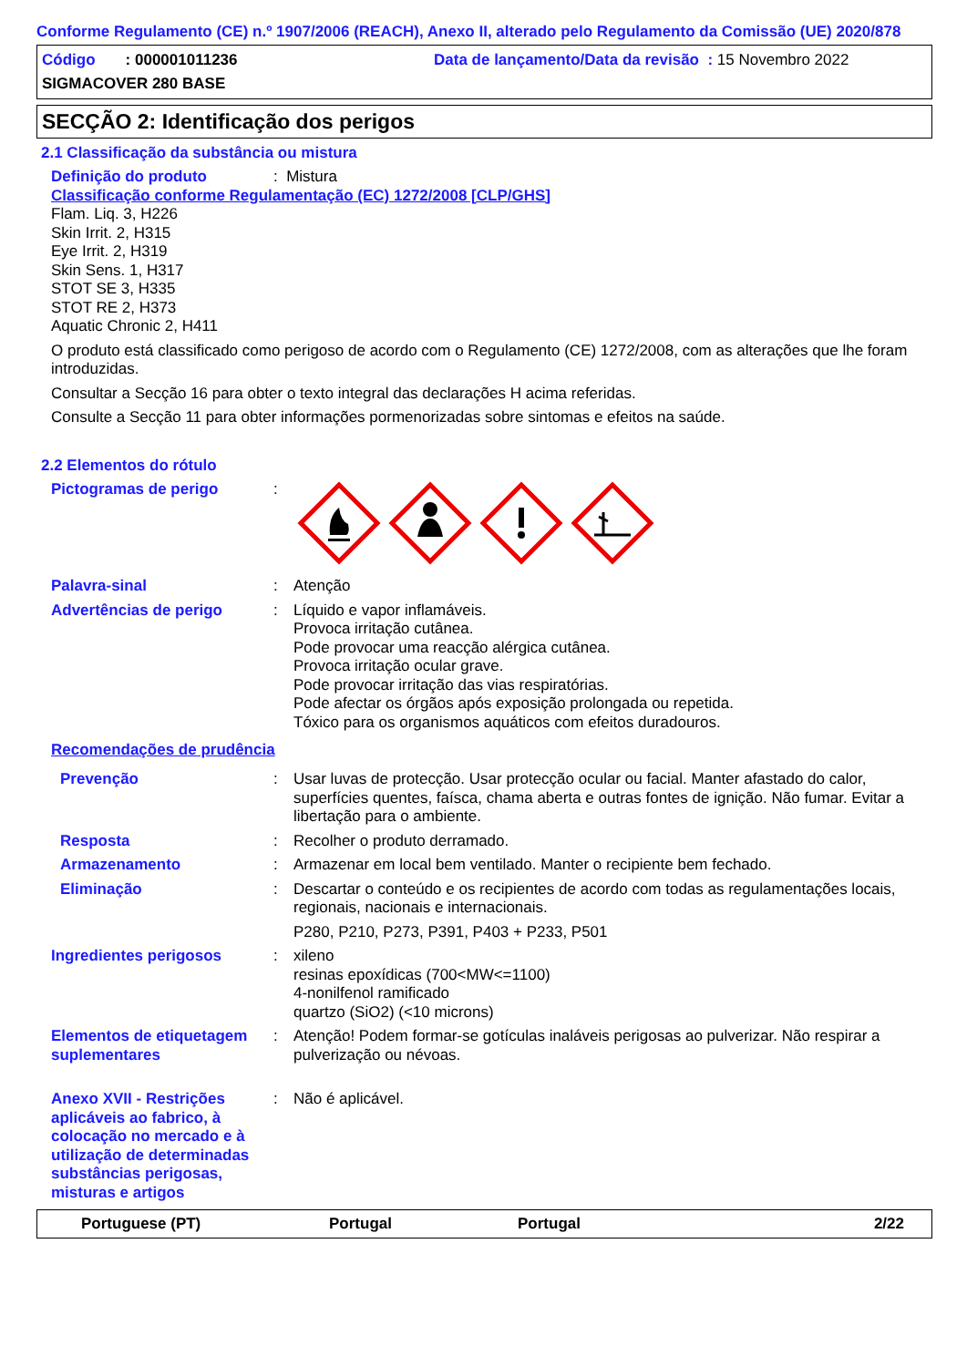Conforme Regulamento (CE) n.º 1907/2006 (REACH), Anexo II, alterado pelo Regulamento da Comissão (UE) 2020/878
Código : 000001011236 Data de lançamento/Data da revisão : 15 Novembro 2022
SIGMACOVER 280 BASE
SECÇÃO 2: Identificação dos perigos
2.1 Classificação da substância ou mistura
Definição do produto: Mistura
Classificação conforme Regulamentação (EC) 1272/2008 [CLP/GHS]
Flam. Liq. 3, H226
Skin Irrit. 2, H315
Eye Irrit. 2, H319
Skin Sens. 1, H317
STOT SE 3, H335
STOT RE 2, H373
Aquatic Chronic 2, H411
O produto está classificado como perigoso de acordo com o Regulamento (CE) 1272/2008, com as alterações que lhe foram introduzidas.
Consultar a Secção 16 para obter o texto integral das declarações H acima referidas.
Consulte a Secção 11 para obter informações pormenorizadas sobre sintomas e efeitos na saúde.
2.2 Elementos do rótulo
Pictogramas de perigo :
Palavra-sinal : Atenção
Advertências de perigo : Líquido e vapor inflamáveis.
Provoca irritação cutânea.
Pode provocar uma reacção alérgica cutânea.
Provoca irritação ocular grave.
Pode provocar irritação das vias respiratórias.
Pode afectar os órgãos após exposição prolongada ou repetida.
Tóxico para os organismos aquáticos com efeitos duradouros.
Recomendações de prudência
Prevenção : Usar luvas de protecção. Usar protecção ocular ou facial. Manter afastado do calor, superfícies quentes, faísca, chama aberta e outras fontes de ignição. Não fumar. Evitar a libertação para o ambiente.
Resposta : Recolher o produto derramado.
Armazenamento : Armazenar em local bem ventilado. Manter o recipiente bem fechado.
Eliminação : Descartar o conteúdo e os recipientes de acordo com todas as regulamentações locais, regionais, nacionais e internacionais.
P280, P210, P273, P391, P403 + P233, P501
Ingredientes perigosos : xileno
resinas epoxídicas (700<MW<=1100)
4-nonilfenol ramificado
quartzo (SiO2) (<10 microns)
Elementos de etiquetagem suplementares
: Atenção! Podem formar-se gotículas inaláveis perigosas ao pulverizar. Não respirar a pulverização ou névoas.
Anexo XVII - Restrições aplicáveis ao fabrico, à colocação no mercado e à utilização de determinadas substâncias perigosas, misturas e artigos
: Não é aplicável.
Portuguese (PT) Portugal Portugal 2/22